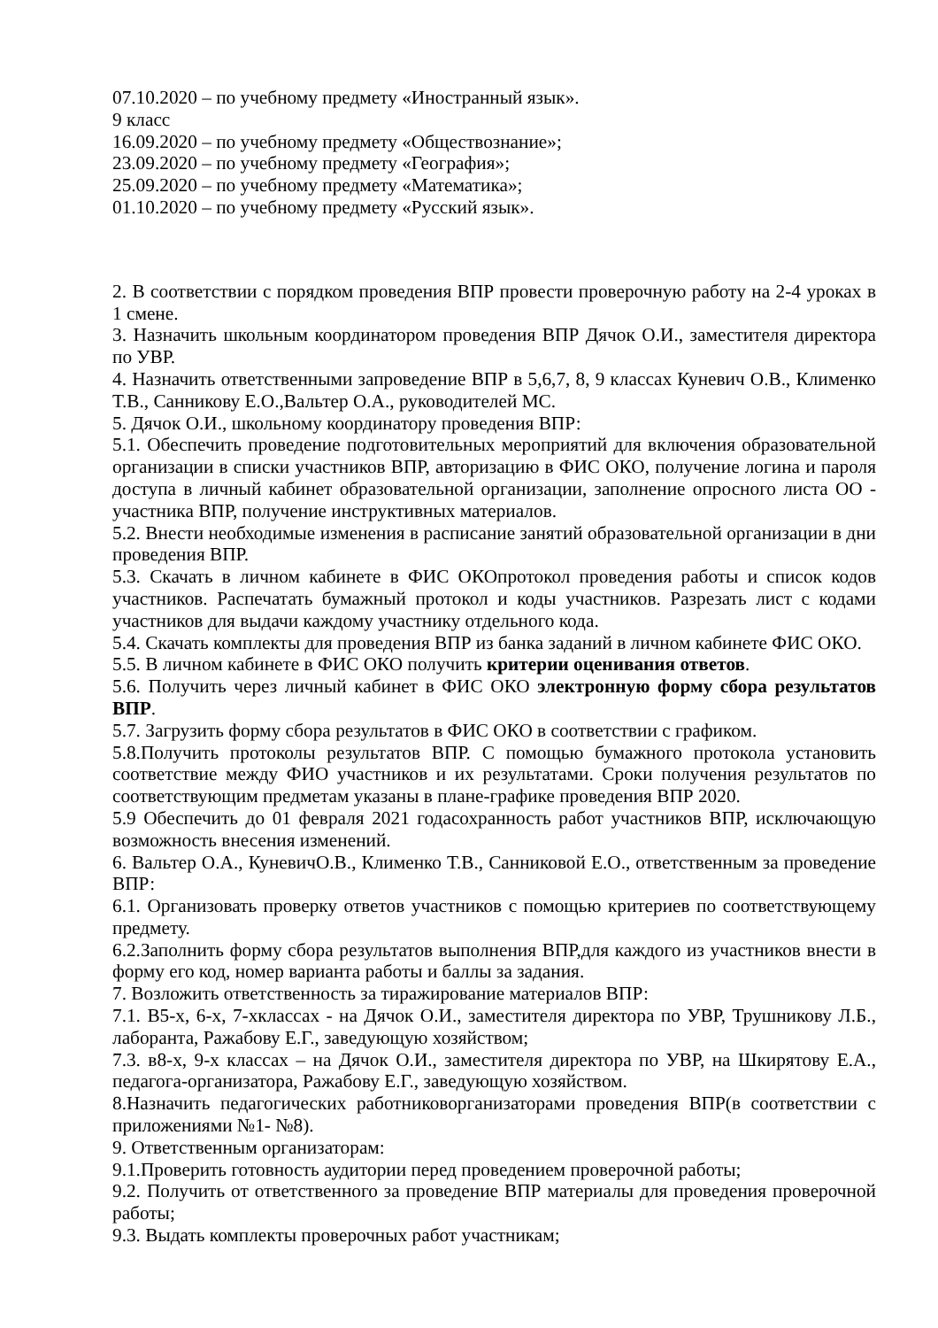07.10.2020 – по учебному предмету «Иностранный язык».
9 класс
16.09.2020 – по учебному предмету «Обществознание»;
23.09.2020 – по учебному предмету «География»;
25.09.2020 – по учебному предмету «Математика»;
01.10.2020 – по учебному предмету «Русский язык».
2. В соответствии с порядком проведения ВПР провести проверочную работу на 2-4 уроках в 1 смене.
3. Назначить школьным координатором проведения ВПР Дячок О.И., заместителя директора по УВР.
4. Назначить ответственными запроведение ВПР в 5,6,7, 8, 9 классах Куневич О.В., Клименко Т.В., Санникову Е.О.,Вальтер О.А., руководителей МС.
5. Дячок О.И., школьному координатору проведения ВПР:
5.1. Обеспечить проведение подготовительных мероприятий для включения образовательной организации в списки участников ВПР, авторизацию в ФИС ОКО, получение логина и пароля доступа в личный кабинет образовательной организации, заполнение опросного листа ОО - участника ВПР, получение инструктивных материалов.
5.2. Внести необходимые изменения в расписание занятий образовательной организации в дни проведения ВПР.
5.3. Скачать в личном кабинете в ФИС ОКОпротокол проведения работы и список кодов участников. Распечатать бумажный протокол и коды участников. Разрезать лист с кодами участников для выдачи каждому участнику отдельного кода.
5.4. Скачать комплекты для проведения ВПР из банка заданий в личном кабинете ФИС ОКО.
5.5. В личном кабинете в ФИС ОКО получить критерии оценивания ответов.
5.6. Получить через личный кабинет в ФИС ОКО электронную форму сбора результатов ВПР.
5.7. Загрузить форму сбора результатов в ФИС ОКО в соответствии с графиком.
5.8.Получить протоколы результатов ВПР. С помощью бумажного протокола установить соответствие между ФИО участников и их результатами. Сроки получения результатов по соответствующим предметам указаны в плане-графике проведения ВПР 2020.
5.9 Обеспечить до 01 февраля 2021 годасохранность работ участников ВПР, исключающую возможность внесения изменений.
6. Вальтер О.А., КуневичО.В., Клименко Т.В., Санниковой Е.О., ответственным за проведение ВПР:
6.1. Организовать проверку ответов участников с помощью критериев по соответствующему предмету.
6.2.Заполнить форму сбора результатов выполнения ВПР,для каждого из участников внести в форму его код, номер варианта работы и баллы за задания.
7. Возложить ответственность за тиражирование материалов ВПР:
7.1. В5-х, 6-х, 7-хклассах - на Дячок О.И., заместителя директора по УВР, Трушникову Л.Б., лаборанта, Ражабову Е.Г., заведующую хозяйством;
7.3. в8-х, 9-х классах – на Дячок О.И., заместителя директора по УВР, на Шкирятову Е.А., педагога-организатора, Ражабову Е.Г., заведующую хозяйством.
8.Назначить педагогических работниковорганизаторами проведения ВПР(в соответствии с приложениями №1- №8).
9. Ответственным организаторам:
9.1.Проверить готовность аудитории перед проведением проверочной работы;
9.2. Получить от ответственного за проведение ВПР материалы для проведения проверочной работы;
9.3. Выдать комплекты проверочных работ участникам;